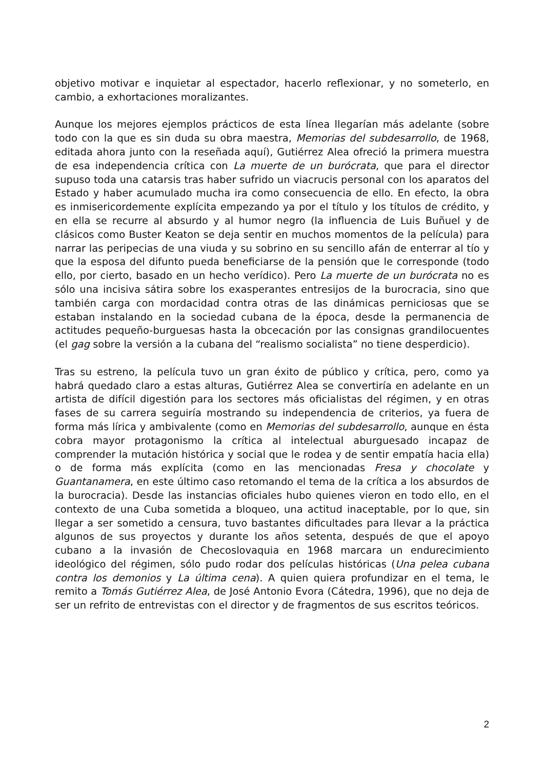objetivo motivar e inquietar al espectador, hacerlo reflexionar, y no someterlo, en cambio, a exhortaciones moralizantes.
Aunque los mejores ejemplos prácticos de esta línea llegarían más adelante (sobre todo con la que es sin duda su obra maestra, Memorias del subdesarrollo, de 1968, editada ahora junto con la reseñada aquí), Gutiérrez Alea ofreció la primera muestra de esa independencia crítica con La muerte de un burócrata, que para el director supuso toda una catarsis tras haber sufrido un viacrucis personal con los aparatos del Estado y haber acumulado mucha ira como consecuencia de ello. En efecto, la obra es inmisericordemente explícita empezando ya por el título y los títulos de crédito, y en ella se recurre al absurdo y al humor negro (la influencia de Luis Buñuel y de clásicos como Buster Keaton se deja sentir en muchos momentos de la película) para narrar las peripecias de una viuda y su sobrino en su sencillo afán de enterrar al tío y que la esposa del difunto pueda beneficiarse de la pensión que le corresponde (todo ello, por cierto, basado en un hecho verídico). Pero La muerte de un burócrata no es sólo una incisiva sátira sobre los exasperantes entresijos de la burocracia, sino que también carga con mordacidad contra otras de las dinámicas perniciosas que se estaban instalando en la sociedad cubana de la época, desde la permanencia de actitudes pequeño-burguesas hasta la obcecación por las consignas grandilocuentes (el gag sobre la versión a la cubana del “realismo socialista” no tiene desperdicio).
Tras su estreno, la película tuvo un gran éxito de público y crítica, pero, como ya habrá quedado claro a estas alturas, Gutiérrez Alea se convertiría en adelante en un artista de difícil digestión para los sectores más oficialistas del régimen, y en otras fases de su carrera seguiría mostrando su independencia de criterios, ya fuera de forma más lírica y ambivalente (como en Memorias del subdesarrollo, aunque en ésta cobra mayor protagonismo la crítica al intelectual aburguesado incapaz de comprender la mutación histórica y social que le rodea y de sentir empatía hacia ella) o de forma más explícita (como en las mencionadas Fresa y chocolate y Guantanamera, en este último caso retomando el tema de la crítica a los absurdos de la burocracia). Desde las instancias oficiales hubo quienes vieron en todo ello, en el contexto de una Cuba sometida a bloqueo, una actitud inaceptable, por lo que, sin llegar a ser sometido a censura, tuvo bastantes dificultades para llevar a la práctica algunos de sus proyectos y durante los años setenta, después de que el apoyo cubano a la invasión de Checoslovaquia en 1968 marcara un endurecimiento ideológico del régimen, sólo pudo rodar dos películas históricas (Una pelea cubana contra los demonios y La última cena). A quien quiera profundizar en el tema, le remito a Tomás Gutiérrez Alea, de José Antonio Evora (Cátedra, 1996), que no deja de ser un refrito de entrevistas con el director y de fragmentos de sus escritos teóricos.
2